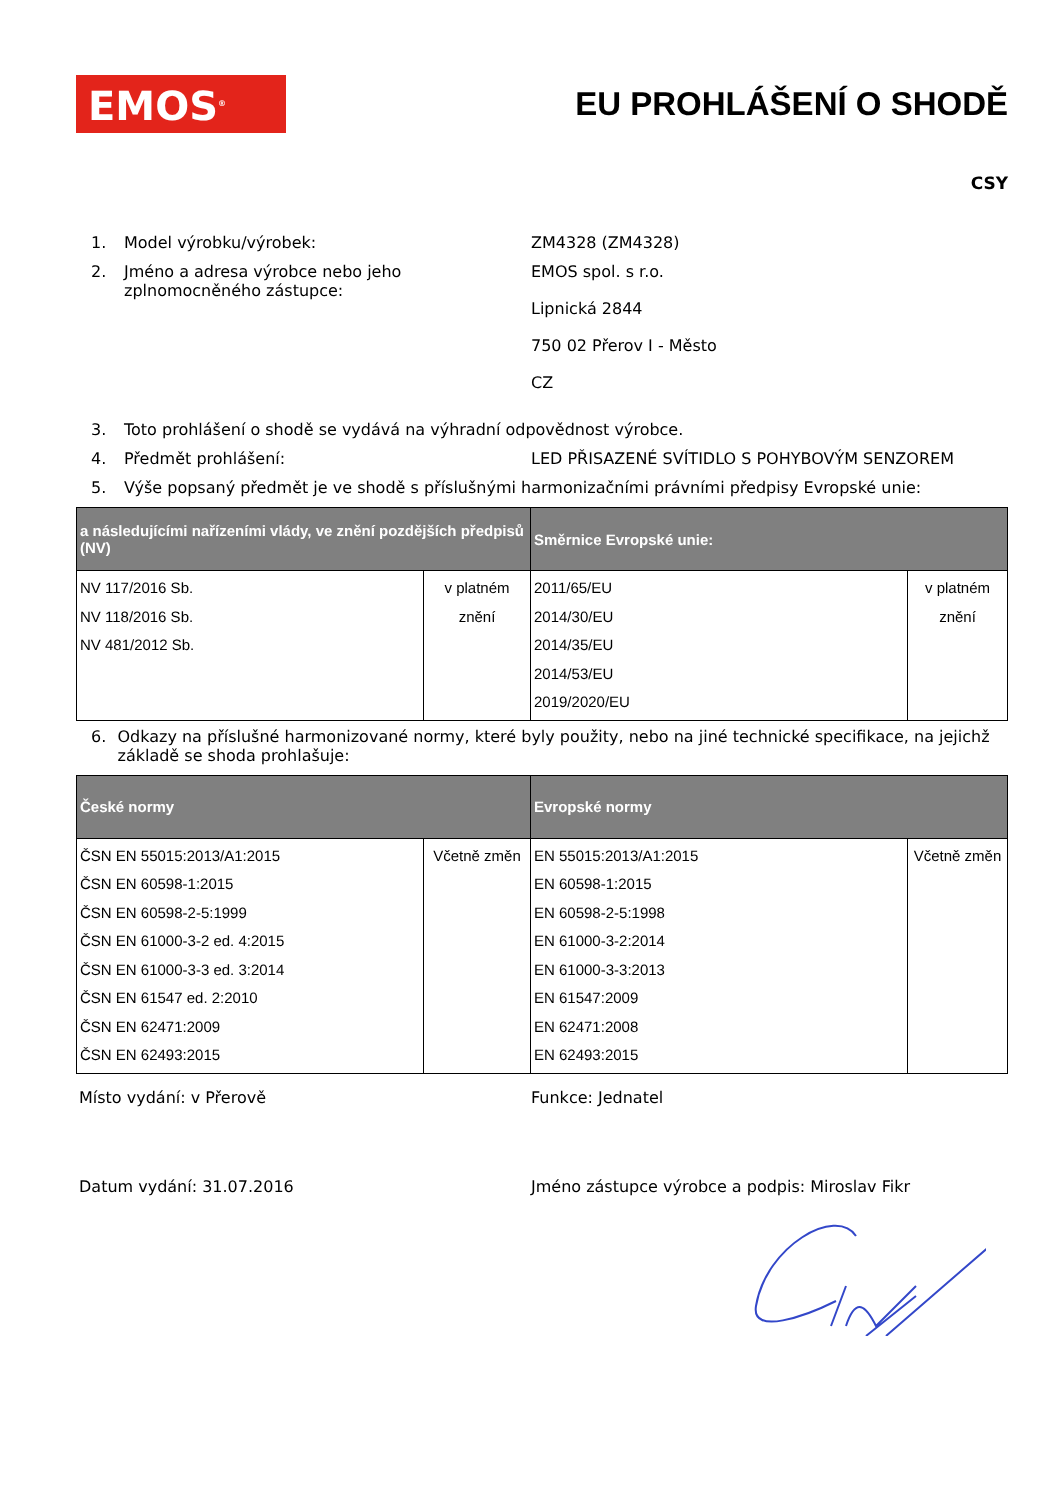EMOS<sup>®</sup>
EU PROHLÁŠENÍ O SHODĚ
CSY
1. Model výrobku/výrobek: ZM4328 (ZM4328)
2. Jméno a adresa výrobce nebo jeho zplnomocněného zástupce:
EMOS spol. s r.o.
Lipnická 2844
750 02 Přerov I - Město
CZ
3. Toto prohlášení o shodě se vydává na výhradní odpovědnost výrobce.
4. Předmět prohlášení: LED PŘISAZENÉ SVÍTIDLO S POHYBOVÝM SENZOREM
5. Výše popsaný předmět je ve shodě s příslušnými harmonizačními právními předpisy Evropské unie:
| a následujícími nařízeními vlády, ve znění pozdějších předpisů (NV) | | Směrnice Evropské unie: | |
| --- | --- | --- | --- |
| NV 117/2016 Sb. NV 118/2016 Sb. NV 481/2012 Sb. | v platném znění | 2011/65/EU 2014/30/EU 2014/35/EU 2014/53/EU 2019/2020/EU | v platném znění |
6. Odkazy na příslušné harmonizované normy, které byly použity, nebo na jiné technické specifikace, na jejichž základě se shoda prohlašuje:
| České normy | | Evropské normy | |
| --- | --- | --- | --- |
| ČSN EN 55015:2013/A1:2015 ČSN EN 60598-1:2015 ČSN EN 60598-2-5:1999 ČSN EN 61000-3-2 ed. 4:2015 ČSN EN 61000-3-3 ed. 3:2014 ČSN EN 61547 ed. 2:2010 ČSN EN 62471:2009 ČSN EN 62493:2015 | Včetně změn | EN 55015:2013/A1:2015 EN 60598-1:2015 EN 60598-2-5:1998 EN 61000-3-2:2014 EN 61000-3-3:2013 EN 61547:2009 EN 62471:2008 EN 62493:2015 | Včetně změn |
Místo vydání: v Přerově Funkce: Jednatel
Datum vydání: 31.07.2016 Jméno zástupce výrobce a podpis: Miroslav Fikr